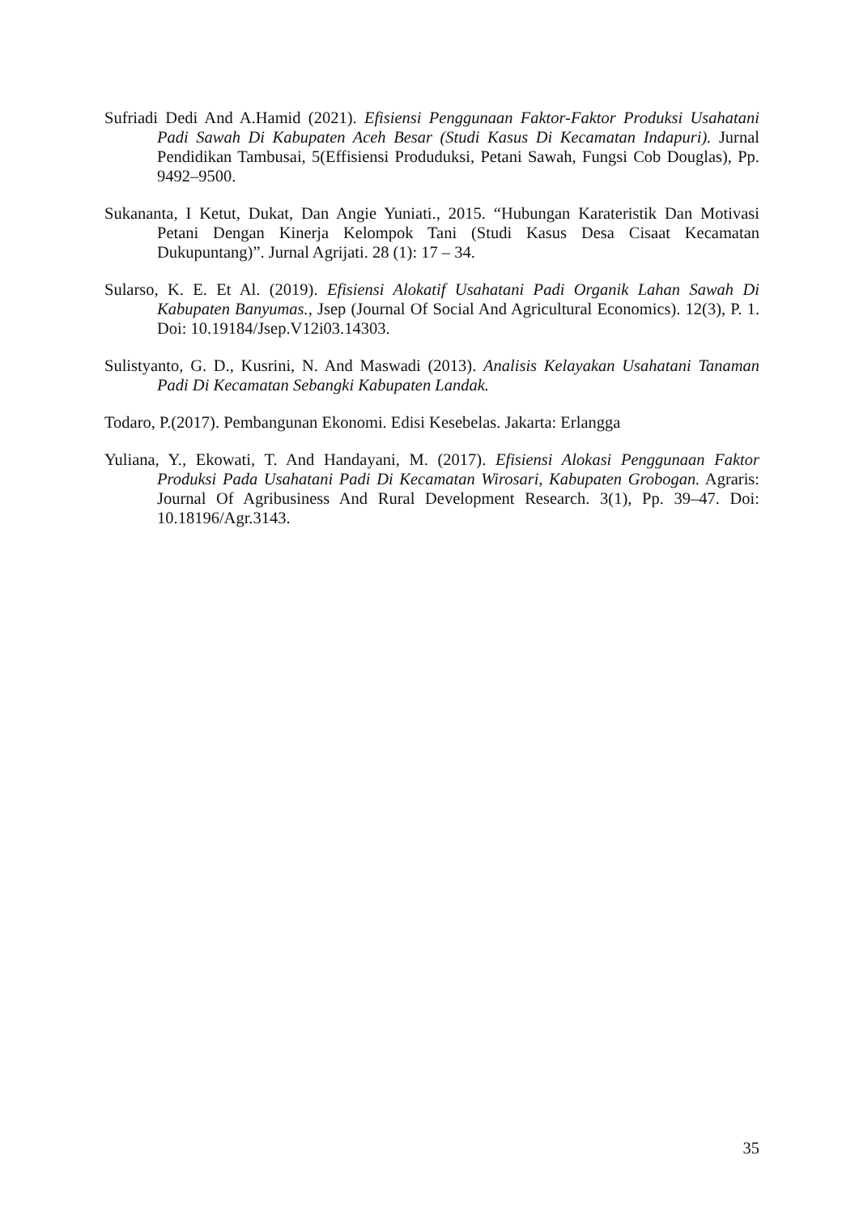Sufriadi Dedi And A.Hamid (2021). Efisiensi Penggunaan Faktor-Faktor Produksi Usahatani Padi Sawah Di Kabupaten Aceh Besar (Studi Kasus Di Kecamatan Indapuri). Jurnal Pendidikan Tambusai, 5(Effisiensi Produduksi, Petani Sawah, Fungsi Cob Douglas), Pp. 9492–9500.
Sukananta, I Ketut, Dukat, Dan Angie Yuniati., 2015. “Hubungan Karateristik Dan Motivasi Petani Dengan Kinerja Kelompok Tani (Studi Kasus Desa Cisaat Kecamatan Dukupuntang)”. Jurnal Agrijati. 28 (1): 17 – 34.
Sularso, K. E. Et Al. (2019). Efisiensi Alokatif Usahatani Padi Organik Lahan Sawah Di Kabupaten Banyumas., Jsep (Journal Of Social And Agricultural Economics). 12(3), P. 1. Doi: 10.19184/Jsep.V12i03.14303.
Sulistyanto, G. D., Kusrini, N. And Maswadi (2013). Analisis Kelayakan Usahatani Tanaman Padi Di Kecamatan Sebangki Kabupaten Landak.
Todaro, P.(2017). Pembangunan Ekonomi. Edisi Kesebelas. Jakarta: Erlangga
Yuliana, Y., Ekowati, T. And Handayani, M. (2017). Efisiensi Alokasi Penggunaan Faktor Produksi Pada Usahatani Padi Di Kecamatan Wirosari, Kabupaten Grobogan. Agraris: Journal Of Agribusiness And Rural Development Research. 3(1), Pp. 39–47. Doi: 10.18196/Agr.3143.
35